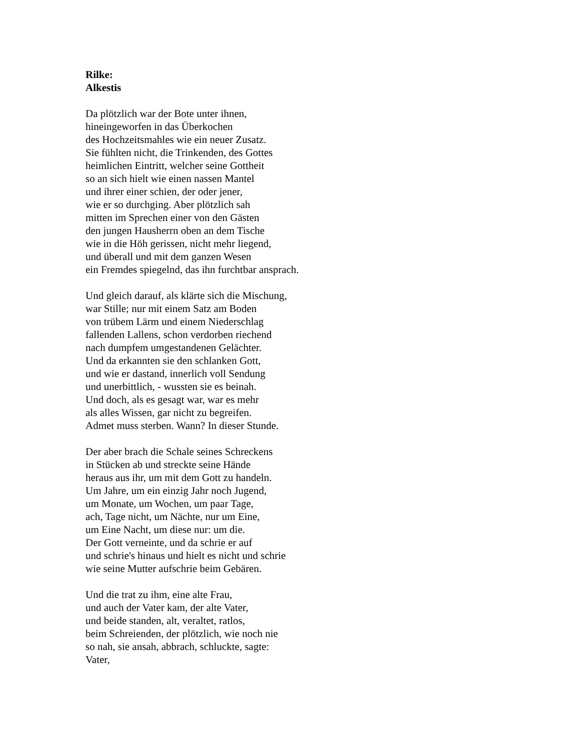Rilke:
Alkestis
Da plötzlich war der Bote unter ihnen,
hineingeworfen in das Überkochen
des Hochzeitsmahles wie ein neuer Zusatz.
Sie fühlten nicht, die Trinkenden, des Gottes
heimlichen Eintritt, welcher seine Gottheit
so an sich hielt wie einen nassen Mantel
und ihrer einer schien, der oder jener,
wie er so durchging. Aber plötzlich sah
mitten im Sprechen einer von den Gästen
den jungen Hausherrn oben an dem Tische
wie in die Höh gerissen, nicht mehr liegend,
und überall und mit dem ganzen Wesen
ein Fremdes spiegelnd, das ihn furchtbar ansprach.
Und gleich darauf, als klärte sich die Mischung,
war Stille; nur mit einem Satz am Boden
von trübem Lärm und einem Niederschlag
fallenden Lallens, schon verdorben riechend
nach dumpfem umgestandenen Gelächter.
Und da erkannten sie den schlanken Gott,
und wie er dastand, innerlich voll Sendung
und unerbittlich, - wussten sie es beinah.
Und doch, als es gesagt war, war es mehr
als alles Wissen, gar nicht zu begreifen.
Admet muss sterben. Wann? In dieser Stunde.
Der aber brach die Schale seines Schreckens
in Stücken ab und streckte seine Hände
heraus aus ihr, um mit dem Gott zu handeln.
Um Jahre, um ein einzig Jahr noch Jugend,
um Monate, um Wochen, um paar Tage,
ach, Tage nicht, um Nächte, nur um Eine,
um Eine Nacht, um diese nur: um die.
Der Gott verneinte, und da schrie er auf
und schrie's hinaus und hielt es nicht und schrie
wie seine Mutter aufschrie beim Gebären.
Und die trat zu ihm, eine alte Frau,
und auch der Vater kam, der alte Vater,
und beide standen, alt, veraltet, ratlos,
beim Schreienden, der plötzlich, wie noch nie
so nah, sie ansah, abbrach, schluckte, sagte:
Vater,